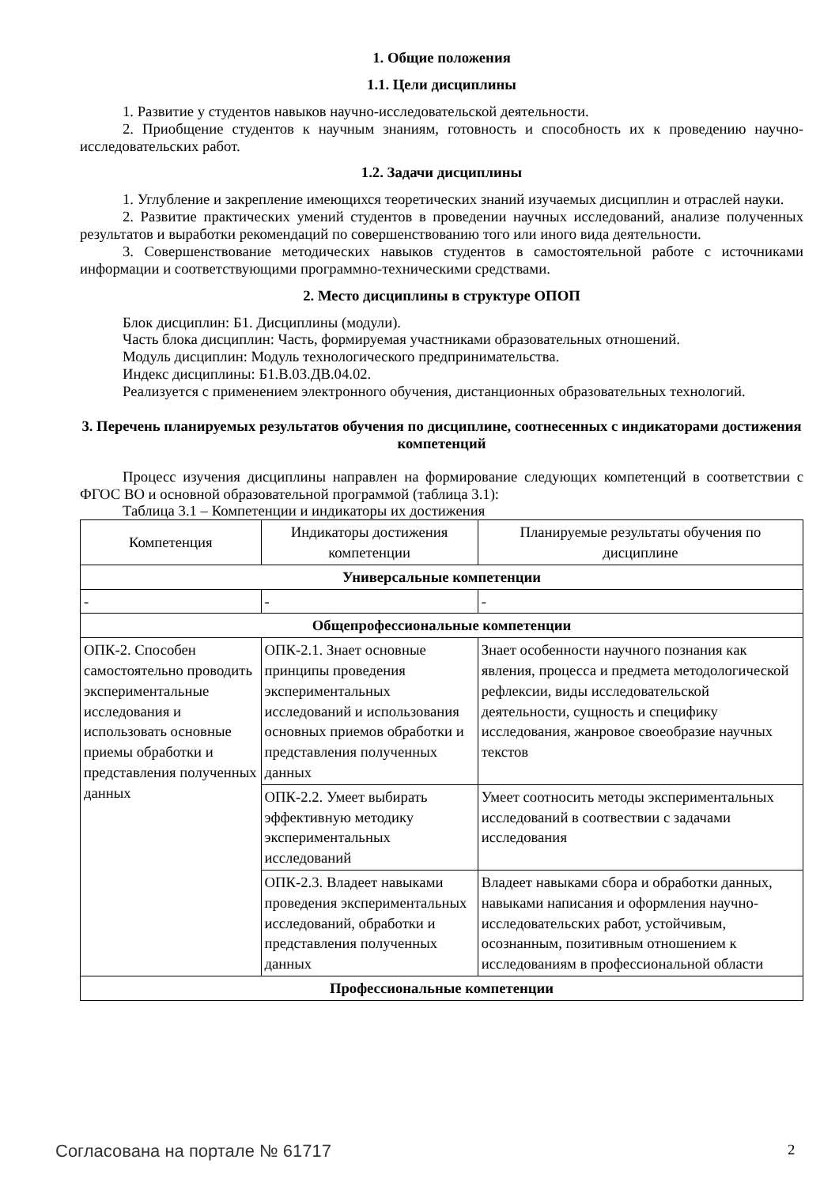1. Общие положения
1.1. Цели дисциплины
1. Развитие у студентов навыков научно-исследовательской деятельности.
2. Приобщение студентов к научным знаниям, готовность и способность их к проведению научно-исследовательских работ.
1.2. Задачи дисциплины
1. Углубление и закрепление имеющихся теоретических знаний изучаемых дисциплин и отраслей науки.
2. Развитие практических умений студентов в проведении научных исследований, анализе полученных результатов и выработки рекомендаций по совершенствованию того или иного вида деятельности.
3. Совершенствование методических навыков студентов в самостоятельной работе с источниками информации и соответствующими программно-техническими средствами.
2. Место дисциплины в структуре ОПОП
Блок дисциплин: Б1. Дисциплины (модули).
Часть блока дисциплин: Часть, формируемая участниками образовательных отношений.
Модуль дисциплин: Модуль технологического предпринимательства.
Индекс дисциплины: Б1.В.03.ДВ.04.02.
Реализуется с применением электронного обучения, дистанционных образовательных технологий.
3. Перечень планируемых результатов обучения по дисциплине, соотнесенных с индикаторами достижения компетенций
Процесс изучения дисциплины направлен на формирование следующих компетенций в соответствии с ФГОС ВО и основной образовательной программой (таблица 3.1):
Таблица 3.1 – Компетенции и индикаторы их достижения
| Компетенция | Индикаторы достижения компетенции | Планируемые результаты обучения по дисциплине |
| --- | --- | --- |
| Универсальные компетенции | | |
| - | - | - |
| Общепрофессиональные компетенции | | |
| ОПК-2. Способен самостоятельно проводить экспериментальные исследования и использовать основные приемы обработки и представления полученных данных | ОПК-2.1. Знает основные принципы проведения экспериментальных исследований и использования основных приемов обработки и представления полученных данных | Знает особенности научного познания как явления, процесса и предмета методологической рефлексии, виды исследовательской деятельности, сущность и специфику исследования, жанровое своеобразие научных текстов |
| | ОПК-2.2. Умеет выбирать эффективную методику экспериментальных исследований | Умеет соотносить методы экспериментальных исследований в соотвествии с задачами исследования |
| | ОПК-2.3. Владеет навыками проведения экспериментальных исследований, обработки и представления полученных данных | Владеет навыками сбора и обработки данных, навыками написания и оформления научно-исследовательских работ, устойчивым, осознанным, позитивным отношением к исследованиям в профессиональной области |
| Профессиональные компетенции | | |
Согласована на портале № 61717 2